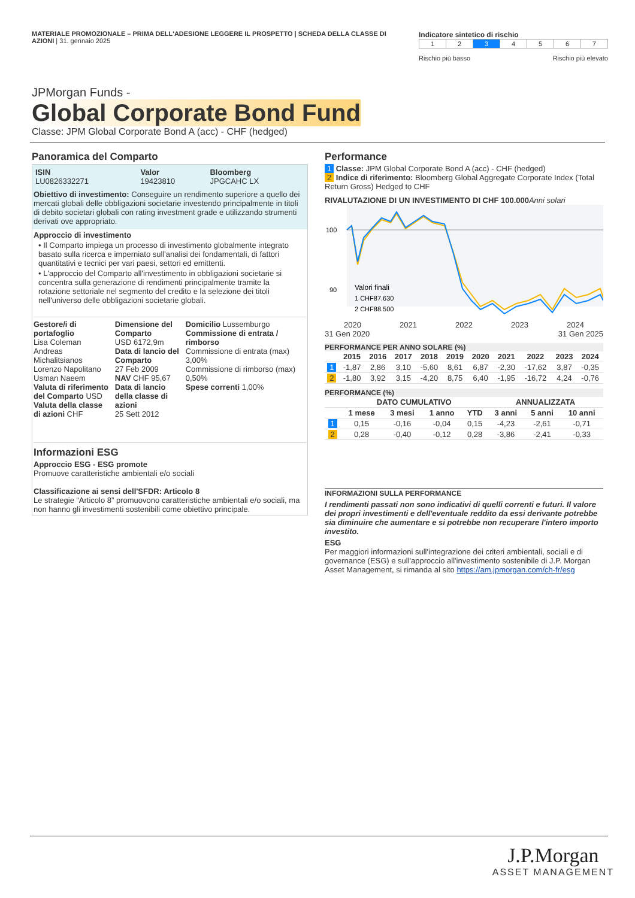MATERIALE PROMOZIONALE – PRIMA DELL'ADESIONE LEGGERE IL PROSPETTO | SCHEDA DELLA CLASSE DI AZIONI | 31. gennaio 2025
Indicatore sintetico di rischio
| 1 | 2 | 3 | 4 | 5 | 6 | 7 |
Rischio più basso Rischio più elevato
JPMorgan Funds -
Global Corporate Bond Fund
Classe: JPM Global Corporate Bond A (acc) - CHF (hedged)
Panoramica del Comparto
| ISIN LU0826332271 | Valor 19423810 | Bloomberg JPGCAHC LX |
Obiettivo di investimento: Conseguire un rendimento superiore a quello dei mercati globali delle obbligazioni societarie investendo principalmente in titoli di debito societari globali con rating investment grade e utilizzando strumenti derivati ove appropriato.
Approccio di investimento
• Il Comparto impiega un processo di investimento globalmente integrato basato sulla ricerca e imperniato sull'analisi dei fondamentali, di fattori quantitativi e tecnici per vari paesi, settori ed emittenti.
• L'approccio del Comparto all'investimento in obbligazioni societarie si concentra sulla generazione di rendimenti principalmente tramite la rotazione settoriale nel segmento del credito e la selezione dei titoli nell'universo delle obbligazioni societarie globali.
Gestore/i di portafoglio
Lisa Coleman
Andreas Michalitsianos
Lorenzo Napolitano
Usman Naeem
Valuta di riferimento del Comparto USD
Valuta della classe di azioni CHF
Dimensione del Comparto
USD 6172,9m
Data di lancio del Comparto
27 Feb 2009
NAV CHF 95,67
Data di lancio della classe di azioni
25 Sett 2012
Domicilio Lussemburgo
Commissione di entrata / rimborso
Commissione di entrata (max) 3,00%
Commissione di rimborso (max) 0,50%
Spese correnti 1,00%
Informazioni ESG
Approccio ESG - ESG promote
Promuove caratteristiche ambientali e/o sociali
Classificazione ai sensi dell'SFDR: Articolo 8
Le strategie “Articolo 8” promuovono caratteristiche ambientali e/o sociali, ma non hanno gli investimenti sostenibili come obiettivo principale.
Performance
1 Classe: JPM Global Corporate Bond A (acc) - CHF (hedged)
2 Indice di riferimento: Bloomberg Global Aggregate Corporate Index (Total Return Gross) Hedged to CHF
RIVALUTAZIONE DI UN INVESTIMENTO DI CHF 100.000 Anni solari
100
90
Valori finali
1 CHF87.630
2 CHF88.500
2020 2021 2022 2023 2024
31 Gen 2020 31 Gen 2025
PERFORMANCE PER ANNO SOLARE (%)
| | 2015 | 2016 | 2017 | 2018 | 2019 | 2020 | 2021 | 2022 | 2023 | 2024 |
| --- | --- | --- | --- | --- | --- | --- | --- | --- | --- | --- |
| 1 | -1,87 | 2,86 | 3,10 | -5,60 | 8,61 | 6,87 | -2,30 | -17,62 | 3,87 | -0,35 |
| 2 | -1,80 | 3,92 | 3,15 | -4,20 | 8,75 | 6,40 | -1,95 | -16,72 | 4,24 | -0,76 |
PERFORMANCE (%)
| | DATO CUMULATIVO | | | | ANNUALIZZATA | | |
| --- | --- | --- | --- | --- | --- | --- | --- |
| | 1 mese | 3 mesi | 1 anno | YTD | 3 anni | 5 anni | 10 anni |
| 1 | 0,15 | -0,16 | -0,04 | 0,15 | -4,23 | -2,61 | -0,71 |
| 2 | 0,28 | -0,40 | -0,12 | 0,28 | -3,86 | -2,41 | -0,33 |
INFORMAZIONI SULLA PERFORMANCE
I rendimenti passati non sono indicativi di quelli correnti e futuri. Il valore dei propri investimenti e dell'eventuale reddito da essi derivante potrebbe sia diminuire che aumentare e si potrebbe non recuperare l'intero importo investito.
ESG
Per maggiori informazioni sull'integrazione dei criteri ambientali, sociali e di governance (ESG) e sull'approccio all'investimento sostenibile di J.P. Morgan Asset Management, si rimanda al sito https://am.jpmorgan.com/ch-fr/esg
J.P.Morgan
ASSET MANAGEMENT